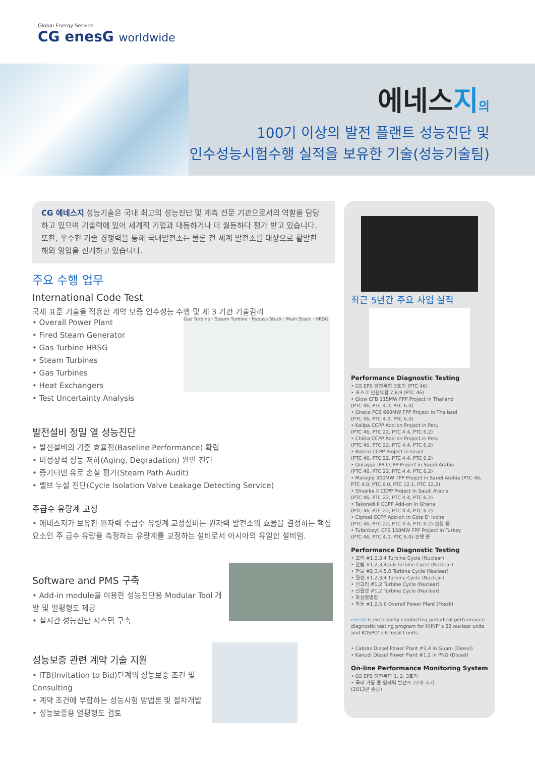Global Energy Service
CG enesG worldwide
에네스지의
100기 이상의 발전 플랜트 성능진단 및
인수성능시험수행 실적을 보유한 기술(성능기술팀)
CG 에네스지 성능기술은 국내 최고의 성능진단 및 계측 전문 기관으로서의 역할을 담당하고 있으며 기술력에 있어 세계적 기업과 대등하거나 더 월등하다 평가 받고 있습니다. 또한, 우수한 기술 경쟁력을 통해 국내발전소는 물론 전 세계 발전소를 대상으로 활발한 해외 영업을 전개하고 있습니다.
주요 수행 업무
International Code Test
국제 표준 기술을 적용한 계약 보증 인수성능 수행 및 제 3 기관 기술감리
• Overall Power Plant
• Fired Steam Generator
• Gas Turbine HRSG
• Steam Turbines
• Gas Turbines
• Heat Exchangers
• Test Uncertainty Analysis
Gas Turbine · Steam Turbine · Bypass Stack · Main Stack · HRSG
발전설비 정밀 열 성능진단
• 발전설비의 기준 효율점(Baseline Performance) 확립
• 비정상적 성능 저하(Aging, Degradation) 원인 진단
• 증기터빈 유로 손실 평가(Steam Path Audit)
• 밸브 누설 진단(Cycle Isolation Valve Leakage Detecting Service)
주급수 유량계 교정
• 에네스지가 보유한 원자력 주급수 유량계 교정설비는 원자력 발전소의 효율을 결정하는 핵심 요소인 주 급수 유량을 측정하는 유량계를 교정하는 설비로서 아시아의 유일한 설비임.
Software and PMS 구축
• Add-in module을 이용한 성능진단용 Modular Tool 개발 및 열평형도 제공
• 실시간 성능진단 시스템 구축
성능보증 관련 계약 기술 지원
• ITB(Invitation to Bid)단계의 성능보증 조건 및 Consulting
• 계약 조건에 부합하는 성능시험 방법론 및 절차개발
• 성능보증용 열평형도 검토
최근 5년간 주요 사업 실적
Performance Diagnostic Testing
• GS EPS 당진복합 3호기 (PTC 46)
• 포스코 인천복합 7,8,9 (PTC 46)
• Glow CFB 115MW FPP Project in Thailand
(PTC 46, PTC 4.0, PTC 6.0)
• Gheco PCB 660MW FPP Project in Thailand
(PTC 46, PTC 4.0, PTC 6.0)
• Kallpa CCPP Add-on Project in Peru
(PTC 46, PTC 22, PTC 4.4, PTC 6.2)
• Chilka CCPP Add-on Project in Peru
(PTC 46, PTC 22, PTC 4.4, PTC 6.2)
• Rotem CCPP Project in Israel
(PTC 46, PTC 22, PTC 4.4, PTC 6.2)
• Qurayya IPP CCPP Project in Saudi Arabia
(PTC 46, PTC 22, PTC 4.4, PTC 6.2)
• Maragiq 300MW TPP Project in Saudi Arabia (PTC 46, PTC 4.0, PTC 6.0, PTC 12.1, PTC 12.2)
• Shoaiba II CCPP Project in Saudi Arabia
(PTC 46, PTC 22, PTC 4.4, PTC 6.2)
• Takoradi II CCPP Add-on in Ghana
(PTC 46, PTC 22, PTC 4.4, PTC 6.2)
• Ciproel CCPP Add-on in Cote D' Ivoire
(PTC 46, PTC 22, PTC 4.4, PTC 6.2)-진행 중
• Tufanbeyli CFB 150MW FPP Project in Turkey
(PTC 46, PTC 4.0, PTC 6.0)-진행 중
Performance Diagnostic Testing
• 고리 #1,2,3,4 Turbine Cycle (Nuclear)
• 한빛 #1,2,3,4,5,6 Turbine Cycle (Nuclear)
• 한울 #2,3,4,5,6 Turbine Cycle (Nuclear)
• 월성 #1,2,3,4 Turbine Cycle (Nuclear)
• 신고리 #1,2 Turbine Cycle (Nuclear)
• 신월성 #1,2 Turbine Cycle (Nuclear)
• 화성열병합
• 하동 #1,2,5,6 Overall Power Plant (Fossil)
enesG is exclusively conducting periodical performance diagnostic testing program for KHNP' s 22 nuclear units and KOSPO' s 6 fossil l units
• Cabras Diesel Power Plant #3,4 in Guam (Diesel)
• Kanudi Diesel Power Plant #1,2 in PNG (Diesel)
On-line Performance Monitoring System
• GS EPS 당진복합 1, 2, 3호기
• 국내 가동 중 원자력 발전소 22개 호기
(2013년 준공)